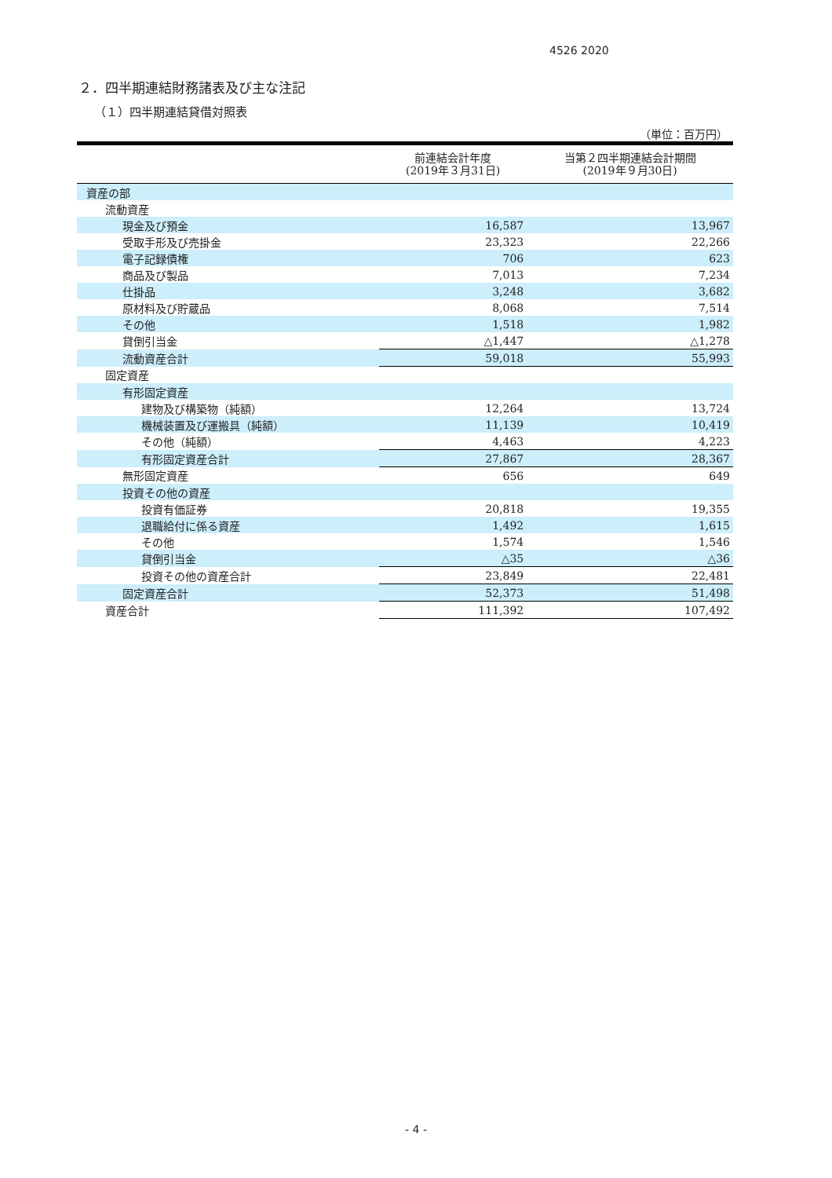4526 2020
２．四半期連結財務諸表及び主な注記
（１）四半期連結貸借対照表
（単位：百万円）
| | 前連結会計年度 (2019年３月31日) | 当第２四半期連結会計期間 (2019年９月30日) |
| --- | --- | --- |
| 資産の部 | | |
| 流動資産 | | |
| 現金及び預金 | 16,587 | 13,967 |
| 受取手形及び売掛金 | 23,323 | 22,266 |
| 電子記録債権 | 706 | 623 |
| 商品及び製品 | 7,013 | 7,234 |
| 仕掛品 | 3,248 | 3,682 |
| 原材料及び貯蔵品 | 8,068 | 7,514 |
| その他 | 1,518 | 1,982 |
| 貸倒引当金 | △1,447 | △1,278 |
| 流動資産合計 | 59,018 | 55,993 |
| 固定資産 | | |
| 有形固定資産 | | |
| 建物及び構築物（純額） | 12,264 | 13,724 |
| 機械装置及び運搬具（純額） | 11,139 | 10,419 |
| その他（純額） | 4,463 | 4,223 |
| 有形固定資産合計 | 27,867 | 28,367 |
| 無形固定資産 | 656 | 649 |
| 投資その他の資産 | | |
| 投資有価証券 | 20,818 | 19,355 |
| 退職給付に係る資産 | 1,492 | 1,615 |
| その他 | 1,574 | 1,546 |
| 貸倒引当金 | △35 | △36 |
| 投資その他の資産合計 | 23,849 | 22,481 |
| 固定資産合計 | 52,373 | 51,498 |
| 資産合計 | 111,392 | 107,492 |
- 4 -